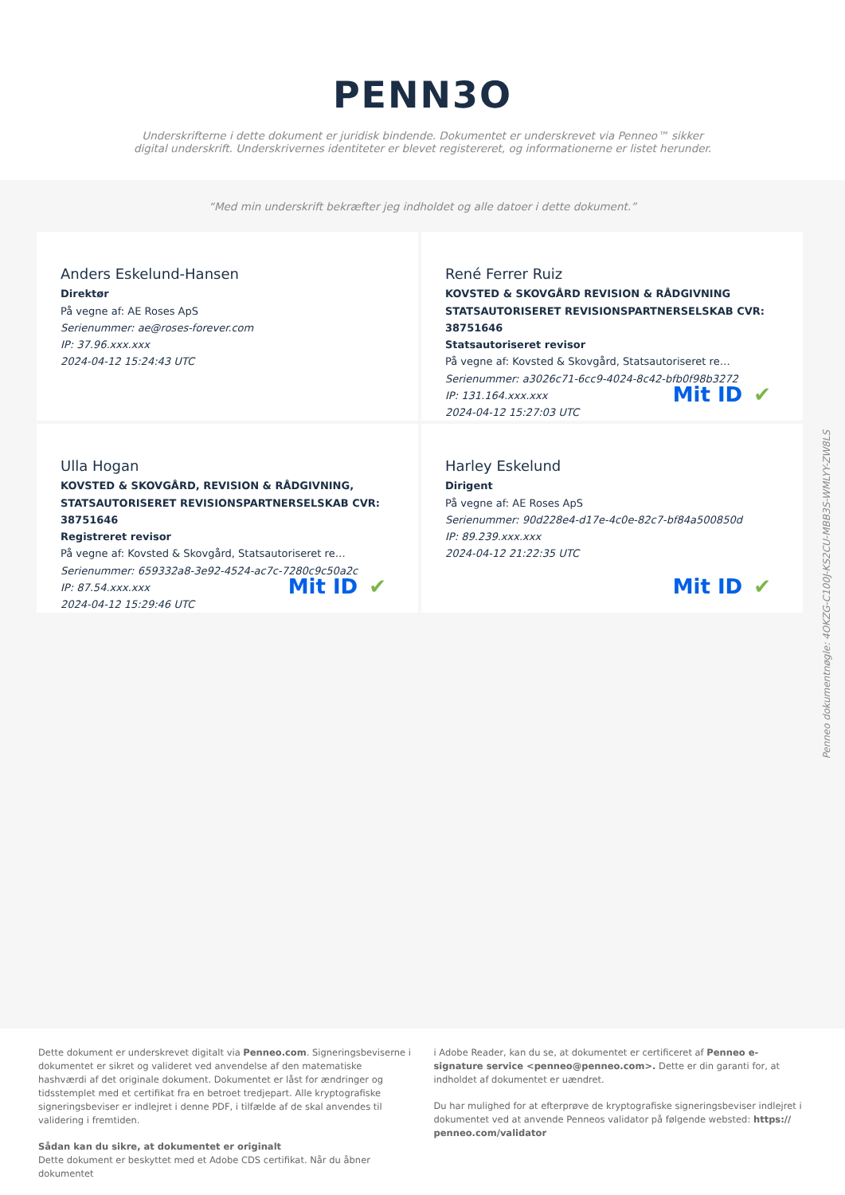PENN3O
Underskrifterne i dette dokument er juridisk bindende. Dokumentet er underskrevet via Penneo™ sikker digital underskrift. Underskrivernes identiteter er blevet registereret, og informationerne er listet herunder.
“Med min underskrift bekræfter jeg indholdet og alle datoer i dette dokument.”
Anders Eskelund-Hansen
Direktør
På vegne af: AE Roses ApS
Serienummer: ae@roses-forever.com
IP: 37.96.xxx.xxx
2024-04-12 15:24:43 UTC
René Ferrer Ruiz
KOVSTED & SKOVGÅRD REVISION & RÅDGIVNING STATSAUTORISERET REVISIONSPARTNERSELSKAB CVR: 38751646
Statsautoriseret revisor
På vegne af: Kovsted & Skovgård, Statsautoriseret re…
Serienummer: a3026c71-6cc9-4024-8c42-bfb0f98b3272
IP: 131.164.xxx.xxx
2024-04-12 15:27:03 UTC
Mit ID ✔
Ulla Hogan
KOVSTED & SKOVGÅRD, REVISION & RÅDGIVNING, STATSAUTORISERET REVISIONSPARTNERSELSKAB CVR: 38751646
Registreret revisor
På vegne af: Kovsted & Skovgård, Statsautoriseret re…
Serienummer: 659332a8-3e92-4524-ac7c-7280c9c50a2c
IP: 87.54.xxx.xxx
2024-04-12 15:29:46 UTC
Mit ID ✔
Harley Eskelund
Dirigent
På vegne af: AE Roses ApS
Serienummer: 90d228e4-d17e-4c0e-82c7-bf84a500850d
IP: 89.239.xxx.xxx
2024-04-12 21:22:35 UTC
Mit ID ✔
Penneo dokumentnøgle: 4OKZG-C100J-KS2CU-MBB3S-WMLYY-ZW8LS
Dette dokument er underskrevet digitalt via Penneo.com. Signeringsbeviserne i dokumentet er sikret og valideret ved anvendelse af den matematiske hashværdi af det originale dokument. Dokumentet er låst for ændringer og tidsstemplet med et certifikat fra en betroet tredjepart. Alle kryptografiske signeringsbeviser er indlejret i denne PDF, i tilfælde af de skal anvendes til validering i fremtiden.
Sådan kan du sikre, at dokumentet er originalt
Dette dokument er beskyttet med et Adobe CDS certifikat. Når du åbner dokumentet
i Adobe Reader, kan du se, at dokumentet er certificeret af Penneo e-signature service <penneo@penneo.com>. Dette er din garanti for, at indholdet af dokumentet er uændret.
Du har mulighed for at efterprøve de kryptografiske signeringsbeviser indlejret i dokumentet ved at anvende Penneos validator på følgende websted: https:// penneo.com/validator